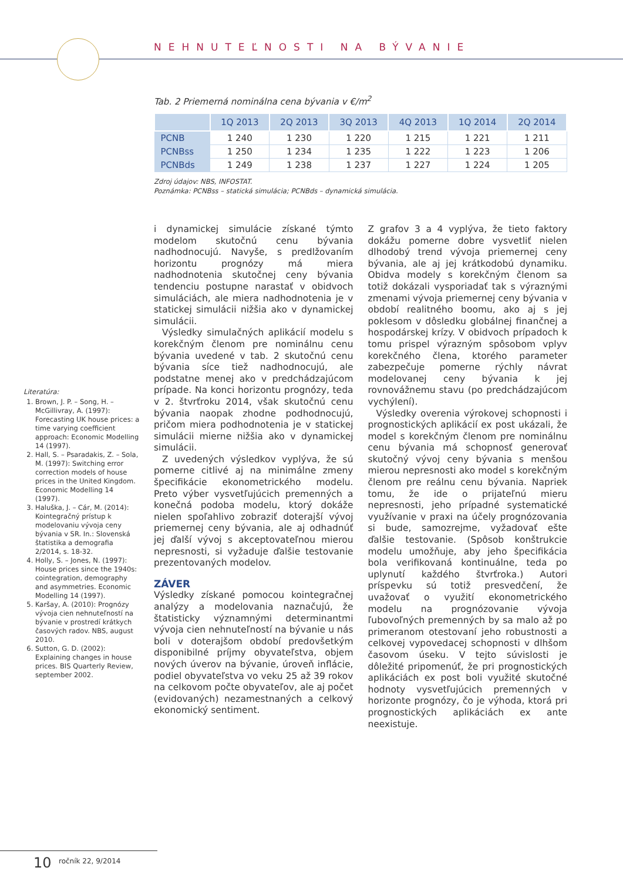NEHNUTEĽNOSTI NA BÝVANIE
Tab. 2 Priemerná nominálna cena bývania v €/m<sup>2</sup>
| | 1Q 2013 | 2Q 2013 | 3Q 2013 | 4Q 2013 | 1Q 2014 | 2Q 2014 |
| --- | --- | --- | --- | --- | --- | --- |
| PCNB | 1 240 | 1 230 | 1 220 | 1 215 | 1 221 | 1 211 |
| PCNBss | 1 250 | 1 234 | 1 235 | 1 222 | 1 223 | 1 206 |
| PCNBds | 1 249 | 1 238 | 1 237 | 1 227 | 1 224 | 1 205 |
Zdroj údajov: NBS, INFOSTAT.
Poznámka: PCNBss – statická simulácia; PCNBds – dynamická simulácia.
i dynamickej simulácie získané týmto modelom skutočnú cenu bývania nadhodnocujú. Navyše, s predlžovaním horizontu prognózy má miera nadhodnotenia skutočnej ceny bývania tendenciu postupne narastať v obidvoch simuláciách, ale miera nadhodnotenia je v statickej simulácii nižšia ako v dynamickej simulácii.
Výsledky simulačných aplikácií modelu s korekčným členom pre nominálnu cenu bývania uvedené v tab. 2 skutočnú cenu bývania síce tiež nadhodnocujú, ale podstatne menej ako v predchádzajúcom prípade. Na konci horizontu prognózy, teda v 2. štvrťroku 2014, však skutočnú cenu bývania naopak zhodne podhodnocujú, pričom miera podhodnotenia je v statickej simulácii mierne nižšia ako v dynamickej simulácii.
Z uvedených výsledkov vyplýva, že sú pomerne citlivé aj na minimálne zmeny špecifikácie ekonometrického modelu. Preto výber vysvetľujúcich premenných a konečná podoba modelu, ktorý dokáže nielen spoľahlivo zobraziť doterajší vývoj priemernej ceny bývania, ale aj odhadnúť jej ďalší vývoj s akceptovateľnou mierou nepresnosti, si vyžaduje ďalšie testovanie prezentovaných modelov.
ZÁVER
Výsledky získané pomocou kointegračnej analýzy a modelovania naznačujú, že štatisticky významnými determinantmi vývoja cien nehnuteľností na bývanie u nás boli v doterajšom období predovšetkým disponibilné príjmy obyvateľstva, objem nových úverov na bývanie, úroveň inflácie, podiel obyvateľstva vo veku 25 až 39 rokov na celkovom počte obyvateľov, ale aj počet (evidovaných) nezamestnaných a celkový ekonomický sentiment.
Z grafov 3 a 4 vyplýva, že tieto faktory dokážu pomerne dobre vysvetliť nielen dlhodobý trend vývoja priemernej ceny bývania, ale aj jej krátkodobú dynamiku. Obidva modely s korekčným členom sa totiž dokázali vysporiadať tak s výraznými zmenami vývoja priemernej ceny bývania v období realitného boomu, ako aj s jej poklesom v dôsledku globálnej finančnej a hospodárskej krízy. V obidvoch prípadoch k tomu prispel výrazným spôsobom vplyv korekčného člena, ktorého parameter zabezpečuje pomerne rýchly návrat modelovanej ceny bývania k jej rovnovážnemu stavu (po predchádzajúcom vychýlení).
Výsledky overenia výrokovej schopnosti i prognostických aplikácií ex post ukázali, že model s korekčným členom pre nominálnu cenu bývania má schopnosť generovať skutočný vývoj ceny bývania s menšou mierou nepresnosti ako model s korekčným členom pre reálnu cenu bývania. Napriek tomu, že ide o prijateľnú mieru nepresnosti, jeho prípadné systematické využívanie v praxi na účely prognózovania si bude, samozrejme, vyžadovať ešte ďalšie testovanie. (Spôsob konštrukcie modelu umožňuje, aby jeho špecifikácia bola verifikovaná kontinuálne, teda po uplynutí každého štvrťroka.) Autori príspevku sú totiž presvedčení, že uvažovať o využití ekonometrického modelu na prognózovanie vývoja ľubovoľných premenných by sa malo až po primeranom otestovaní jeho robustnosti a celkovej vypovedacej schopnosti v dlhšom časovom úseku. V tejto súvislosti je dôležité pripomenúť, že pri prognostických aplikáciách ex post boli využité skutočné hodnoty vysvetľujúcich premenných v horizonte prognózy, čo je výhoda, ktorá pri prognostických aplikáciách ex ante neexistuje.
Literatúra:
1. Brown, J. P. – Song, H. – McGillivray, A. (1997): Forecasting UK house prices: a time varying coefficient approach: Economic Modelling 14 (1997).
2. Hall, S. – Psaradakis, Z. – Sola, M. (1997): Switching error correction models of house prices in the United Kingdom. Economic Modelling 14 (1997).
3. Haluška, J. – Cár, M. (2014): Kointegračný prístup k modelovaniu vývoja ceny bývania v SR. In.: Slovenská štatistika a demografia 2/2014, s. 18-32.
4. Holly, S. – Jones, N. (1997): House prices since the 1940s: cointegration, demography and asymmetries. Economic Modelling 14 (1997).
5. Karšay, A. (2010): Prognózy vývoja cien nehnuteľností na bývanie v prostredí krátkych časových radov. NBS, august 2010.
6. Sutton, G. D. (2002): Explaining changes in house prices. BIS Quarterly Review, september 2002.
10 ročník 22, 9/2014